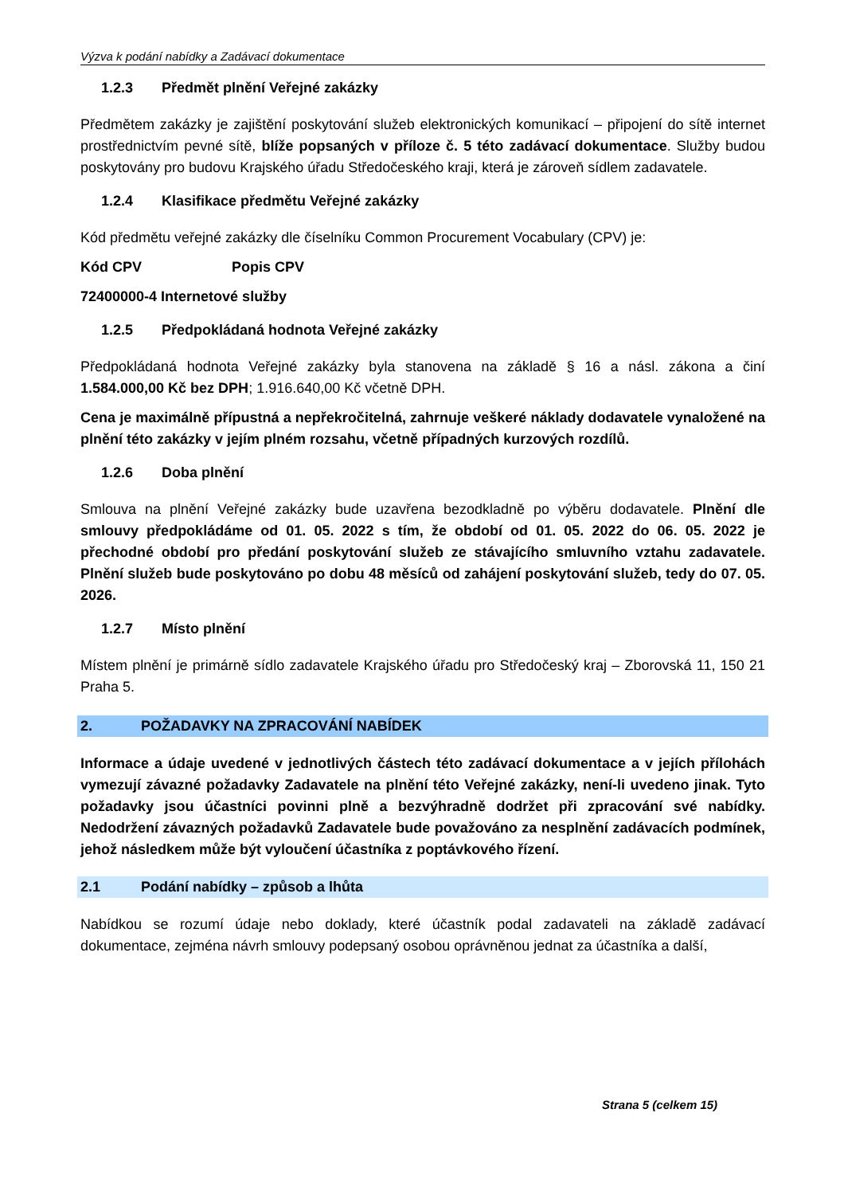Výzva k podání nabídky a Zadávací dokumentace
1.2.3 Předmět plnění Veřejné zakázky
Předmětem zakázky je zajištění poskytování služeb elektronických komunikací – připojení do sítě internet prostřednictvím pevné sítě, blíže popsaných v příloze č. 5 této zadávací dokumentace. Služby budou poskytovány pro budovu Krajského úřadu Středočeského kraji, která je zároveň sídlem zadavatele.
1.2.4 Klasifikace předmětu Veřejné zakázky
Kód předmětu veřejné zakázky dle číselníku Common Procurement Vocabulary (CPV) je:
Kód CPV Popis CPV
72400000-4 Internetové služby
1.2.5 Předpokládaná hodnota Veřejné zakázky
Předpokládaná hodnota Veřejné zakázky byla stanovena na základě § 16 a násl. zákona a činí 1.584.000,00 Kč bez DPH; 1.916.640,00 Kč včetně DPH.
Cena je maximálně přípustná a nepřekročitelná, zahrnuje veškeré náklady dodavatele vynaložené na plnění této zakázky v jejím plném rozsahu, včetně případných kurzových rozdílů.
1.2.6 Doba plnění
Smlouva na plnění Veřejné zakázky bude uzavřena bezodkladně po výběru dodavatele. Plnění dle smlouvy předpokládáme od 01. 05. 2022 s tím, že období od 01. 05. 2022 do 06. 05. 2022 je přechodné období pro předání poskytování služeb ze stávajícího smluvního vztahu zadavatele. Plnění služeb bude poskytováno po dobu 48 měsíců od zahájení poskytování služeb, tedy do 07. 05. 2026.
1.2.7 Místo plnění
Místem plnění je primárně sídlo zadavatele Krajského úřadu pro Středočeský kraj – Zborovská 11, 150 21 Praha 5.
2. POŽADAVKY NA ZPRACOVÁNÍ NABÍDEK
Informace a údaje uvedené v jednotlivých částech této zadávací dokumentace a v jejích přílohách vymezují závazné požadavky Zadavatele na plnění této Veřejné zakázky, není-li uvedeno jinak. Tyto požadavky jsou účastníci povinni plně a bezvýhradně dodržet při zpracování své nabídky. Nedodržení závazných požadavků Zadavatele bude považováno za nesplnění zadávacích podmínek, jehož následkem může být vyloučení účastníka z poptávkového řízení.
2.1 Podání nabídky – způsob a lhůta
Nabídkou se rozumí údaje nebo doklady, které účastník podal zadavateli na základě zadávací dokumentace, zejména návrh smlouvy podepsaný osobou oprávněnou jednat za účastníka a další,
Strana 5 (celkem 15)